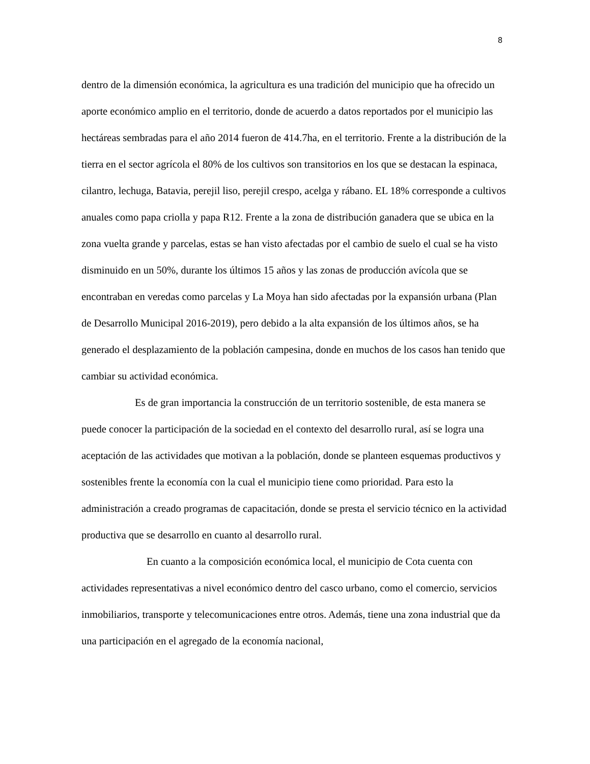8
dentro de la dimensión económica, la agricultura es una tradición del municipio que ha ofrecido un aporte económico amplio en el territorio, donde de acuerdo a datos reportados por el municipio las hectáreas sembradas para el año 2014 fueron de 414.7ha, en el territorio. Frente a la distribución de la tierra en el sector agrícola el 80% de los cultivos son transitorios en los que se destacan la espinaca, cilantro, lechuga, Batavia, perejil liso, perejil crespo, acelga y rábano. EL 18% corresponde a cultivos anuales como papa criolla y papa R12. Frente a la zona de distribución ganadera que se ubica en la zona vuelta grande y parcelas, estas se han visto afectadas por el cambio de suelo el cual se ha visto disminuido en un 50%, durante los últimos 15 años y las zonas de producción avícola que se encontraban en veredas como parcelas y La Moya han sido afectadas por la expansión urbana (Plan de Desarrollo Municipal 2016-2019), pero debido a la alta expansión de los últimos años, se ha generado el desplazamiento de la población campesina, donde en muchos de los casos han tenido que cambiar su actividad económica.
Es de gran importancia la construcción de un territorio sostenible, de esta manera se puede conocer la participación de la sociedad en el contexto del desarrollo rural, así se logra una aceptación de las actividades que motivan a la población, donde se planteen esquemas productivos y sostenibles frente la economía con la cual el municipio tiene como prioridad. Para esto la administración a creado programas de capacitación, donde se presta el servicio técnico en la actividad productiva que se desarrollo en cuanto al desarrollo rural.
En cuanto a la composición económica local, el municipio de Cota cuenta con actividades representativas a nivel económico dentro del casco urbano, como el comercio, servicios inmobiliarios, transporte y telecomunicaciones entre otros. Además, tiene una zona industrial que da una participación en el agregado de la economía nacional,